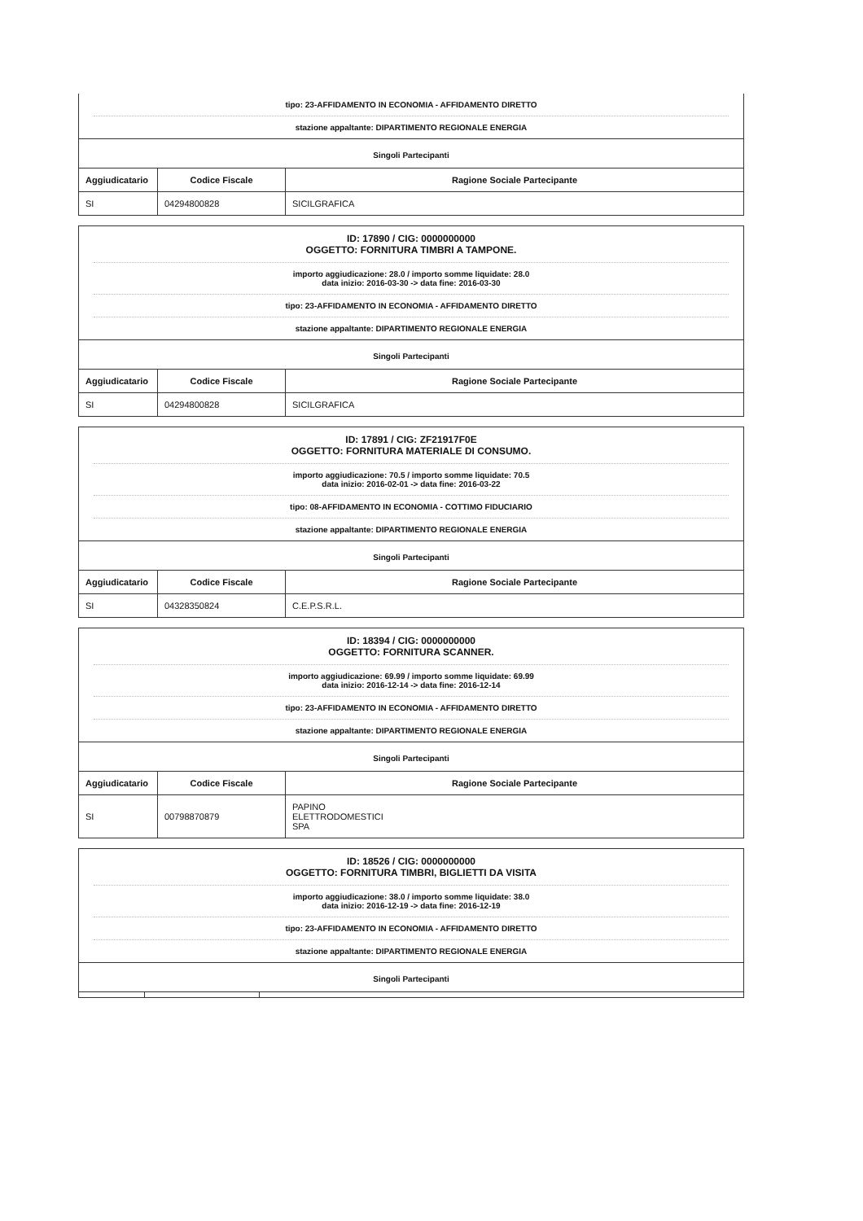tipo: 23-AFFIDAMENTO IN ECONOMIA - AFFIDAMENTO DIRETTO
stazione appaltante: DIPARTIMENTO REGIONALE ENERGIA
Singoli Partecipanti
| Aggiudicatario | Codice Fiscale | Ragione Sociale Partecipante |
| --- | --- | --- |
| SI | 04294800828 | SICILGRAFICA |
ID: 17890 / CIG: 0000000000
OGGETTO: FORNITURA TIMBRI A TAMPONE.
importo aggiudicazione: 28.0 / importo somme liquidate: 28.0
data inizio: 2016-03-30 -> data fine: 2016-03-30
tipo: 23-AFFIDAMENTO IN ECONOMIA - AFFIDAMENTO DIRETTO
stazione appaltante: DIPARTIMENTO REGIONALE ENERGIA
Singoli Partecipanti
| Aggiudicatario | Codice Fiscale | Ragione Sociale Partecipante |
| --- | --- | --- |
| SI | 04294800828 | SICILGRAFICA |
ID: 17891 / CIG: ZF21917F0E
OGGETTO: FORNITURA MATERIALE DI CONSUMO.
importo aggiudicazione: 70.5 / importo somme liquidate: 70.5
data inizio: 2016-02-01 -> data fine: 2016-03-22
tipo: 08-AFFIDAMENTO IN ECONOMIA - COTTIMO FIDUCIARIO
stazione appaltante: DIPARTIMENTO REGIONALE ENERGIA
Singoli Partecipanti
| Aggiudicatario | Codice Fiscale | Ragione Sociale Partecipante |
| --- | --- | --- |
| SI | 04328350824 | C.E.P.S.R.L. |
ID: 18394 / CIG: 0000000000
OGGETTO: FORNITURA SCANNER.
importo aggiudicazione: 69.99 / importo somme liquidate: 69.99
data inizio: 2016-12-14 -> data fine: 2016-12-14
tipo: 23-AFFIDAMENTO IN ECONOMIA - AFFIDAMENTO DIRETTO
stazione appaltante: DIPARTIMENTO REGIONALE ENERGIA
Singoli Partecipanti
| Aggiudicatario | Codice Fiscale | Ragione Sociale Partecipante |
| --- | --- | --- |
| SI | 00798870879 | PAPINO ELETTRODOMESTICI SPA |
ID: 18526 / CIG: 0000000000
OGGETTO: FORNITURA TIMBRI, BIGLIETTI DA VISITA
importo aggiudicazione: 38.0 / importo somme liquidate: 38.0
data inizio: 2016-12-19 -> data fine: 2016-12-19
tipo: 23-AFFIDAMENTO IN ECONOMIA - AFFIDAMENTO DIRETTO
stazione appaltante: DIPARTIMENTO REGIONALE ENERGIA
Singoli Partecipanti